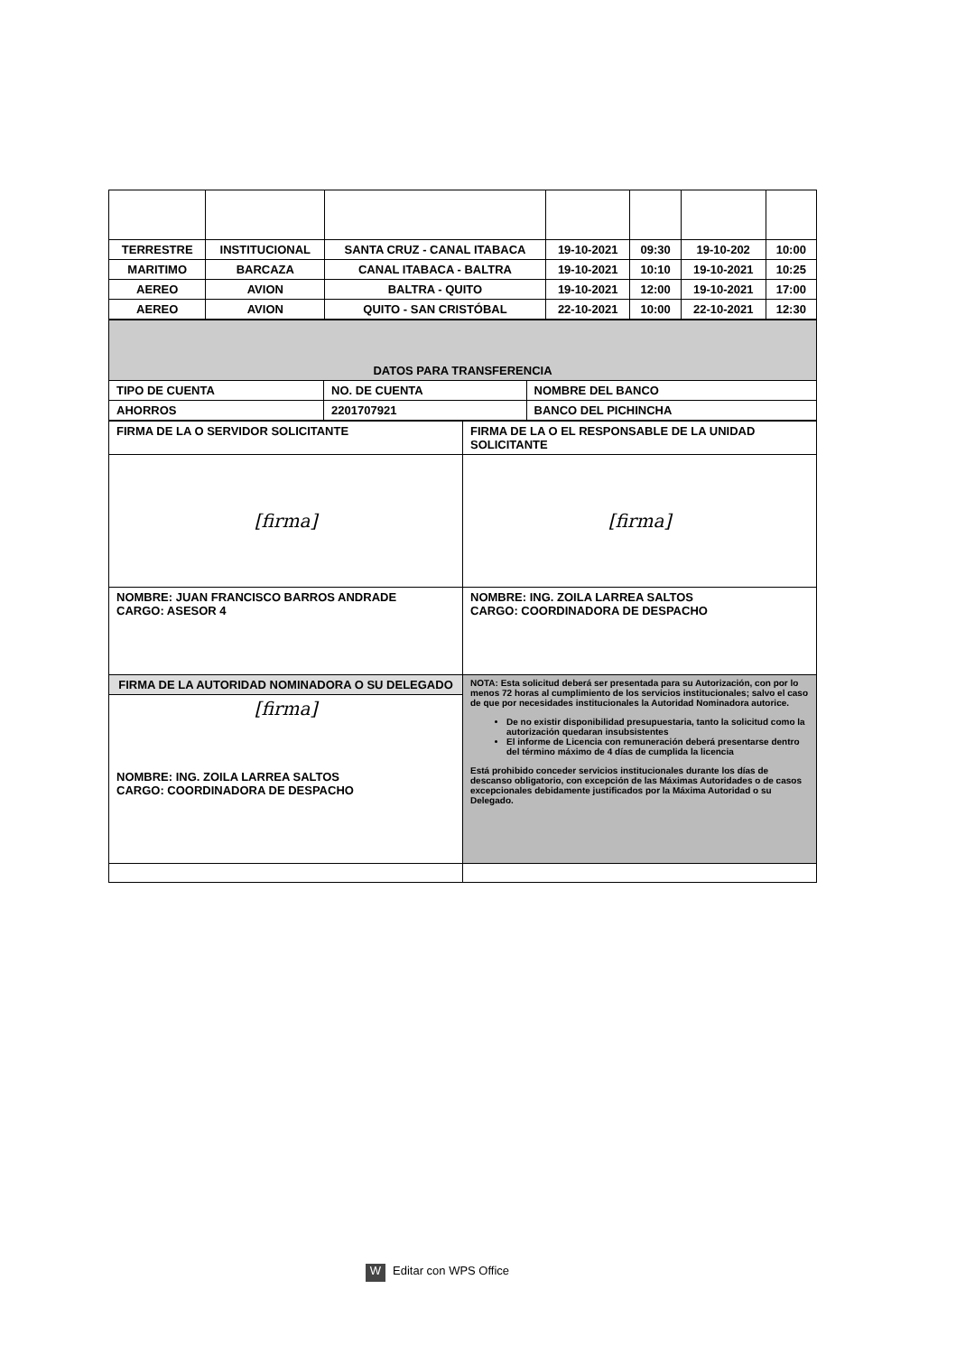| TERRESTRE | INSTITUCIONAL | SANTA CRUZ - CANAL ITABACA | 19-10-2021 | 09:30 | 19-10-202 | 10:00 |
| MARITIMO | BARCAZA | CANAL ITABACA - BALTRA | 19-10-2021 | 10:10 | 19-10-2021 | 10:25 |
| AEREO | AVION | BALTRA - QUITO | 19-10-2021 | 12:00 | 19-10-2021 | 17:00 |
| AEREO | AVION | QUITO - SAN CRISTÓBAL | 22-10-2021 | 10:00 | 22-10-2021 | 12:30 |
| DATOS PARA TRANSFERENCIA | | |
| TIPO DE CUENTA | NO. DE CUENTA | NOMBRE DEL BANCO |
| AHORROS | 2201707921 | BANCO DEL PICHINCHA |
| FIRMA DE LA O SERVIDOR SOLICITANTE | FIRMA DE LA O EL RESPONSABLE DE LA UNIDAD SOLICITANTE |
| [firma] | [firma] |
| NOMBRE: JUAN FRANCISCO BARROS ANDRADE CARGO: ASESOR 4 | NOMBRE: ING. ZOILA LARREA SALTOS CARGO: COORDINADORA DE DESPACHO |
| FIRMA DE LA AUTORIDAD NOMINADORA O SU DELEGADO | NOTA: Esta solicitud deberá ser presentada para su Autorización, con por lo menos 72 horas al cumplimiento de los servicios institucionales; salvo el caso de que por necesidades institucionales la Autoridad Nominadora autorice. De no existir disponibilidad presupuestaria, tanto la solicitud como la autorización quedaran insubsistentes El informe de Licencia con remuneración deberá presentarse dentro del término máximo de 4 días de cumplida la licencia Está prohibido conceder servicios institucionales durante los días de descanso obligatorio, con excepción de las Máximas Autoridades o de casos excepcionales debidamente justificados por la Máxima Autoridad o su Delegado. |
| [firma] NOMBRE: ING. ZOILA LARREA SALTOS CARGO: COORDINADORA DE DESPACHO | |
W Editar con WPS Office